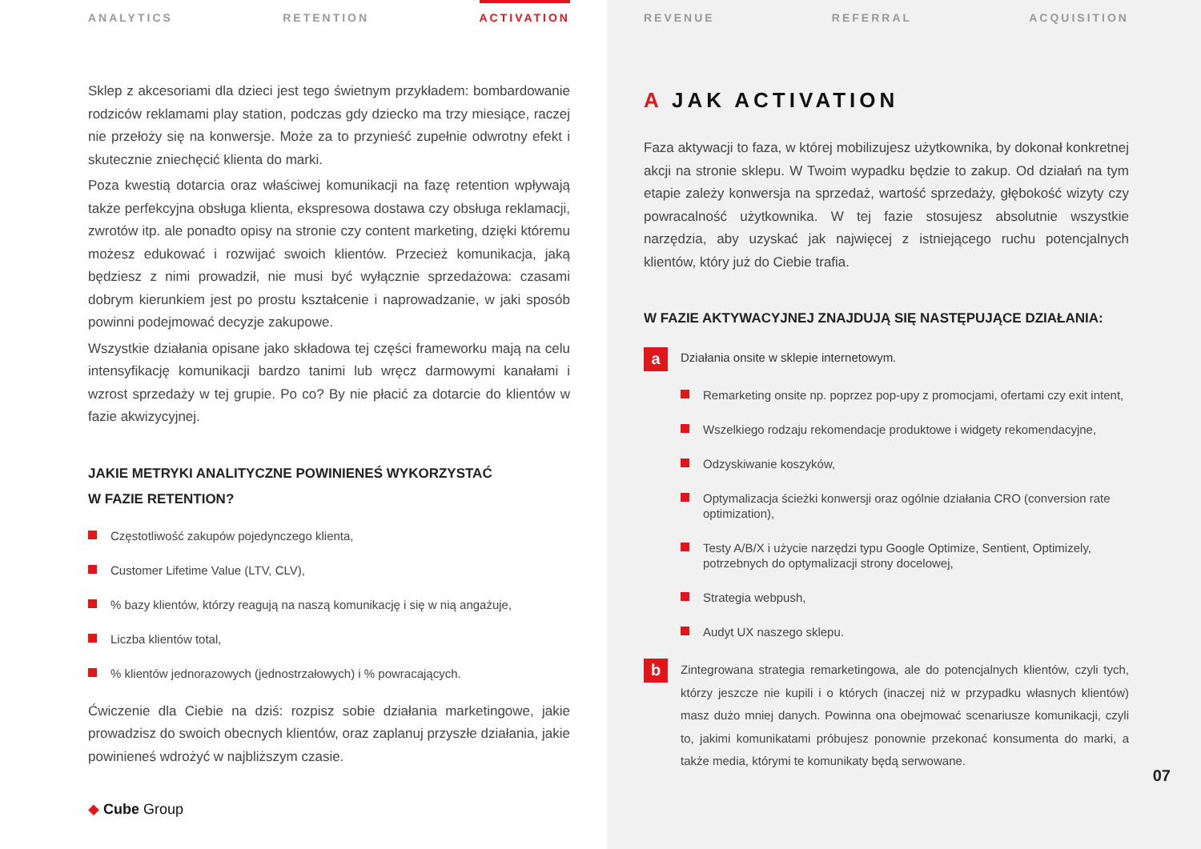ANALYTICS RETENTION ACTIVATION
Sklep z akcesoriami dla dzieci jest tego świetnym przykładem: bombardowanie rodziców reklamami play station, podczas gdy dziecko ma trzy miesiące, raczej nie przełoży się na konwersje. Może za to przynieść zupełnie odwrotny efekt i skutecznie zniechęcić klienta do marki.
Poza kwestią dotarcia oraz właściwej komunikacji na fazę retention wpływają także perfekcyjna obsługa klienta, ekspresowa dostawa czy obsługa reklamacji, zwrotów itp. ale ponadto opisy na stronie czy content marketing, dzięki któremu możesz edukować i rozwijać swoich klientów. Przecież komunikacja, jaką będziesz z nimi prowadził, nie musi być wyłącznie sprzedażowa: czasami dobrym kierunkiem jest po prostu kształcenie i naprowadzanie, w jaki sposób powinni podejmować decyzje zakupowe.
Wszystkie działania opisane jako składowa tej części frameworku mają na celu intensyfikację komunikacji bardzo tanimi lub wręcz darmowymi kanałami i wzrost sprzedaży w tej grupie. Po co? By nie płacić za dotarcie do klientów w fazie akwizycyjnej.
JAKIE METRYKI ANALITYCZNE POWINIENEŚ WYKORZYSTAĆ
W FAZIE RETENTION?
Częstotliwość zakupów pojedynczego klienta,
Customer Lifetime Value (LTV, CLV),
% bazy klientów, którzy reagują na naszą komunikację i się w nią angażuje,
Liczba klientów total,
% klientów jednorazowych (jednostrzałowych) i % powracających.
Ćwiczenie dla Ciebie na dziś: rozpisz sobie działania marketingowe, jakie prowadzisz do swoich obecnych klientów, oraz zaplanuj przyszłe działania, jakie powinieneś wdrożyć w najbliższym czasie.
◆ Cube Group
REVENUE REFERRAL ACQUISITION
A JAK ACTIVATION
Faza aktywacji to faza, w której mobilizujesz użytkownika, by dokonał konkretnej akcji na stronie sklepu. W Twoim wypadku będzie to zakup. Od działań na tym etapie zależy konwersja na sprzedaż, wartość sprzedaży, głębokość wizyty czy powracalność użytkownika. W tej fazie stosujesz absolutnie wszystkie narzędzia, aby uzyskać jak najwięcej z istniejącego ruchu potencjalnych klientów, który już do Ciebie trafia.
W FAZIE AKTYWACYJNEJ ZNAJDUJĄ SIĘ NASTĘPUJĄCE DZIAŁANIA:
a
Działania onsite w sklepie internetowym.
Remarketing onsite np. poprzez pop-upy z promocjami, ofertami czy exit intent,
Wszelkiego rodzaju rekomendacje produktowe i widgety rekomendacyjne,
Odzyskiwanie koszyków,
Optymalizacja ścieżki konwersji oraz ogólnie działania CRO (conversion rate optimization),
Testy A/B/X i użycie narzędzi typu Google Optimize, Sentient, Optimizely, potrzebnych do optymalizacji strony docelowej,
Strategia webpush,
Audyt UX naszego sklepu.
b
Zintegrowana strategia remarketingowa, ale do potencjalnych klientów, czyli tych, którzy jeszcze nie kupili i o których (inaczej niż w przypadku własnych klientów) masz dużo mniej danych. Powinna ona obejmować scenariusze komunikacji, czyli to, jakimi komunikatami próbujesz ponownie przekonać konsumenta do marki, a także media, którymi te komunikaty będą serwowane.
07